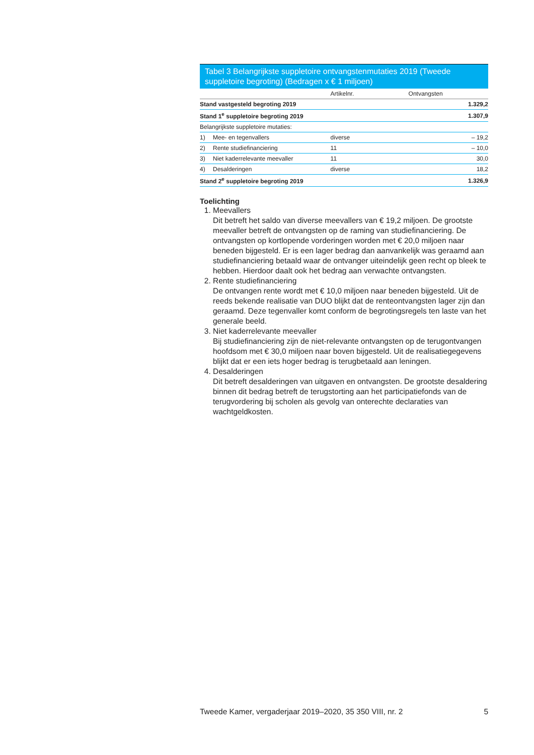Tabel 3 Belangrijkste suppletoire ontvangstenmutaties 2019 (Tweede suppletoire begroting) (Bedragen x € 1 miljoen)
| | | Artikelnr. | Ontvangsten | |
| --- | --- | --- | --- | --- |
| Stand vastgesteld begroting 2019 | | | | 1.329,2 |
| Stand 1<sup>e</sup> suppletoire begroting 2019 | | | | 1.307,9 |
| Belangrijkste suppletoire mutaties: | | | | |
| 1) | Mee- en tegenvallers | diverse | | – 19,2 |
| 2) | Rente studiefinanciering | 11 | | – 10,0 |
| 3) | Niet kaderrelevante meevaller | 11 | | 30,0 |
| 4) | Desalderingen | diverse | | 18,2 |
| Stand 2<sup>e</sup> suppletoire begroting 2019 | | | | 1.326,9 |
Toelichting
1. Meevallers
Dit betreft het saldo van diverse meevallers van € 19,2 miljoen. De grootste meevaller betreft de ontvangsten op de raming van studiefinanciering. De ontvangsten op kortlopende vorderingen worden met € 20,0 miljoen naar beneden bijgesteld. Er is een lager bedrag dan aanvankelijk was geraamd aan studiefinanciering betaald waar de ontvanger uiteindelijk geen recht op bleek te hebben. Hierdoor daalt ook het bedrag aan verwachte ontvangsten.
2. Rente studiefinanciering
De ontvangen rente wordt met € 10,0 miljoen naar beneden bijgesteld. Uit de reeds bekende realisatie van DUO blijkt dat de renteontvangsten lager zijn dan geraamd. Deze tegenvaller komt conform de begrotingsregels ten laste van het generale beeld.
3. Niet kaderrelevante meevaller
Bij studiefinanciering zijn de niet-relevante ontvangsten op de terugontvangen hoofdsom met € 30,0 miljoen naar boven bijgesteld. Uit de realisatiegegevens blijkt dat er een iets hoger bedrag is terugbetaald aan leningen.
4. Desalderingen
Dit betreft desalderingen van uitgaven en ontvangsten. De grootste desaldering binnen dit bedrag betreft de terugstorting aan het participatiefonds van de terugvordering bij scholen als gevolg van onterechte declaraties van wachtgeldkosten.
Tweede Kamer, vergaderjaar 2019–2020, 35 350 VIII, nr. 2 5